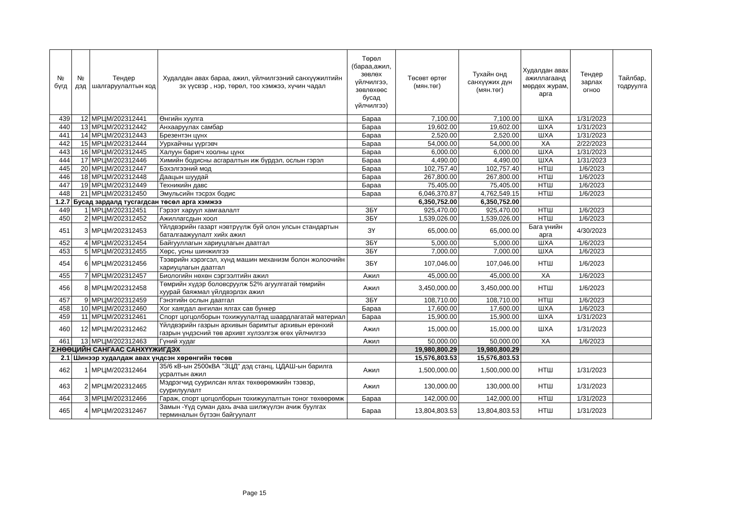| № бүгд | № дэд | Тендер шалгаруулалтын код | Худалдан авах бараа, ажил, үйлчилгээний санхүүжилтийн эх үүсвэр , нэр, төрөл, тоо хэмжээ, хүчин чадал | Төрөл (бараа,ажил, зөвлөх үйлчилгээ, зөвлөхөөс бусад үйлчилгээ) | Төсөвт өртөг (мян.төг) | Тухайн онд санхүүжих дүн (мян.төг) | Худалдан авах ажиллагаанд мөрдөх журам, арга | Тендер зарлах огноо | Тайлбар, тодруулга |
| --- | --- | --- | --- | --- | --- | --- | --- | --- | --- |
| 439 | 12 | МРЦМ/202312441 | Өнгийн хуулга | Бараа | 7,100.00 | 7,100.00 | ШХА | 1/31/2023 | |
| 440 | 13 | МРЦМ/202312442 | Анхааруулах самбар | Бараа | 19,602.00 | 19,602.00 | ШХА | 1/31/2023 | |
| 441 | 14 | МРЦМ/202312443 | Брезентэн цүнх | Бараа | 2,520.00 | 2,520.00 | ШХА | 1/31/2023 | |
| 442 | 15 | МРЦМ/202312444 | Уурхайчны үүргэвч | Бараа | 54,000.00 | 54,000.00 | ХА | 2/22/2023 | |
| 443 | 16 | МРЦМ/202312445 | Халуун баригч хоолны цүнх | Бараа | 6,000.00 | 6,000.00 | ШХА | 1/31/2023 | |
| 444 | 17 | МРЦМ/202312446 | Химийн бодисны асгаралтын иж бүрдэл, ослын гэрэл | Бараа | 4,490.00 | 4,490.00 | ШХА | 1/31/2023 | |
| 445 | 20 | МРЦМ/202312447 | Бэхэлгээний мод | Бараа | 102,757.40 | 102,757.40 | НТШ | 1/6/2023 | |
| 446 | 18 | МРЦМ/202312448 | Даацын шуудай | Бараа | 267,800.00 | 267,800.00 | НТШ | 1/6/2023 | |
| 447 | 19 | МРЦМ/202312449 | Техникийн давс | Бараа | 75,405.00 | 75,405.00 | НТШ | 1/6/2023 | |
| 448 | 21 | МРЦМ/202312450 | Эмульсийн тэсрэх бодис | Бараа | 6,046,370.87 | 4,762,549.15 | НТШ | 1/6/2023 | |
| 1.2.7 | Бусад зардалд тусгагдсан төсөл арга хэмжээ | | | | 6,350,752.00 | 6,350,752.00 | | | |
| 449 | 1 | МРЦМ/202312451 | Гэрээт харуул хамгаалалт | ЗБҮ | 925,470.00 | 925,470.00 | НТШ | 1/6/2023 | |
| 450 | 2 | МРЦМ/202312452 | Ажиллагсдын хоол | ЗБҮ | 1,539,026.00 | 1,539,026.00 | НТШ | 1/6/2023 | |
| 451 | 3 | МРЦМ/202312453 | Үйлдвэрийн газарт нэвтрүүлж буй олон улсын стандартын баталгаажуулалт хийх ажил | ЗҮ | 65,000.00 | 65,000.00 | Бага үнийн арга | 4/30/2023 | |
| 452 | 4 | МРЦМ/202312454 | Байгууллагын хариуцлагын даатгал | ЗБҮ | 5,000.00 | 5,000.00 | ШХА | 1/6/2023 | |
| 453 | 5 | МРЦМ/202312455 | Хөрс, усны шинжилгээ | ЗБҮ | 7,000.00 | 7,000.00 | ШХА | 1/6/2023 | |
| 454 | 6 | МРЦМ/202312456 | Тээврийн хэрэгсэл, хүнд машин механизм болон жолоочийн хариуцлагын даатгал | ЗБҮ | 107,046.00 | 107,046.00 | НТШ | 1/6/2023 | |
| 455 | 7 | МРЦМ/202312457 | Биологийн нөхөн сэргээлтийн ажил | Ажил | 45,000.00 | 45,000.00 | ХА | 1/6/2023 | |
| 456 | 8 | МРЦМ/202312458 | Төмрийн хүдэр боловсруулж 52% агуулгатай төмрийн хуурай баяжмал үйлдвэрлэх ажил | Ажил | 3,450,000.00 | 3,450,000.00 | НТШ | 1/6/2023 | |
| 457 | 9 | МРЦМ/202312459 | Гэнэтийн ослын даатгал | ЗБҮ | 108,710.00 | 108,710.00 | НТШ | 1/6/2023 | |
| 458 | 10 | МРЦМ/202312460 | Хог хаягдал ангилан ялгах сав бункер | Бараа | 17,600.00 | 17,600.00 | ШХА | 1/6/2023 | |
| 459 | 11 | МРЦМ/202312461 | Спорт цогцолборын тохижуулалтад шаардлагатай материал | Бараа | 15,900.00 | 15,900.00 | ШХА | 1/31/2023 | |
| 460 | 12 | МРЦМ/202312462 | Үйлдвэрийн газрын архивын баримтыг архивын ерөнхий газрын үндэсний төв архивт хүлээлгэж өгөх үйлчилгээ | Ажил | 15,000.00 | 15,000.00 | ШХА | 1/31/2023 | |
| 461 | 13 | МРЦМ/202312463 | Гүний худаг | Ажил | 50,000.00 | 50,000.00 | ХА | 1/6/2023 | |
| 2.НӨӨЦИЙН САНГААС САНХҮҮЖИГДЭХ | | | | | 19,980,800.29 | 19,980,800.29 | | | |
| 2.1 | Шинээр худалдаж авах үндсэн хөрөнгийн төсөв | | | | 15,576,803.53 | 15,576,803.53 | | | |
| 462 | 1 | МРЦМ/202312464 | 35/6 кВ-ын 2500кВА "ЗЦД" дэд станц, ЦДАШ-ын барилга усралтын ажил | Ажил | 1,500,000.00 | 1,500,000.00 | НТШ | 1/31/2023 | |
| 463 | 2 | МРЦМ/202312465 | Мэдрэгчид суурилсан ялгах төхөөрөмжийн тээвэр, суурилуулалт | Ажил | 130,000.00 | 130,000.00 | НТШ | 1/31/2023 | |
| 464 | 3 | МРЦМ/202312466 | Гараж, спорт цогцолборын тохижуулалтын тоног төхөөрөмж | Бараа | 142,000.00 | 142,000.00 | НТШ | 1/31/2023 | |
| 465 | 4 | МРЦМ/202312467 | Замын -Үүд суман дахь ачаа шилжүүлэн ачиж буулгах терминалын бүтээн байгуулалт | Бараа | 13,804,803.53 | 13,804,803.53 | НТШ | 1/31/2023 | |
Page 15